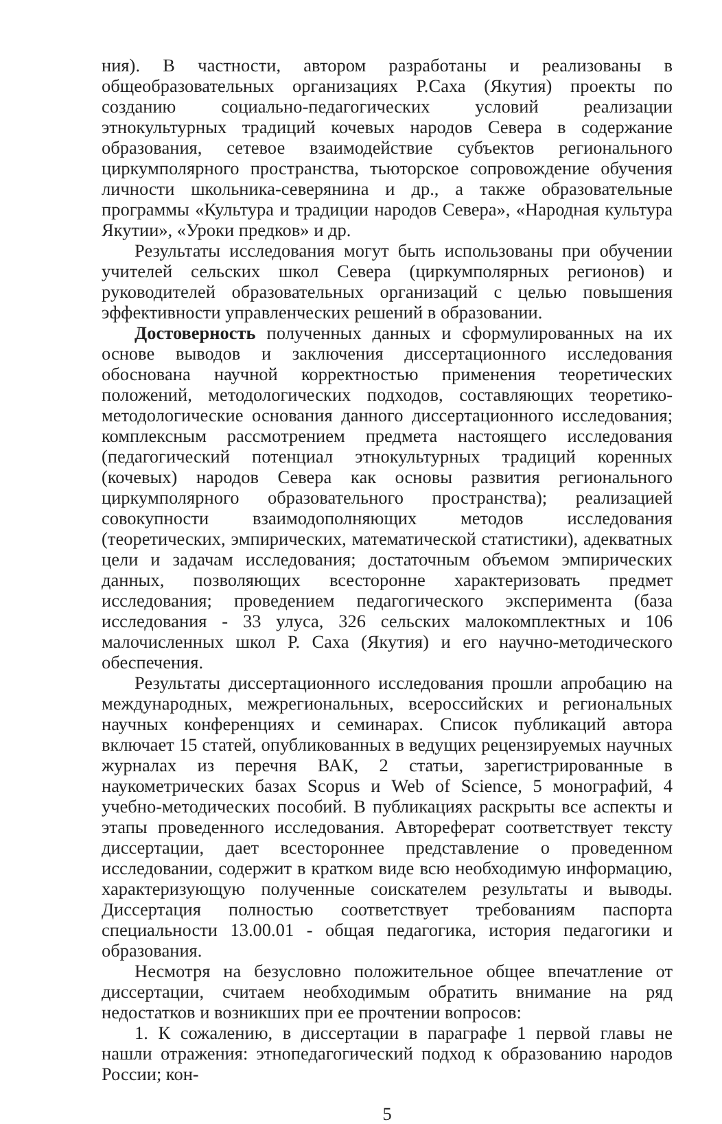ния). В частности, автором разработаны и реализованы в общеобразовательных организациях Р.Саха (Якутия) проекты по созданию социально-педагогических условий реализации этнокультурных традиций кочевых народов Севера в содержание образования, сетевое взаимодействие субъектов регионального циркумполярного пространства, тьюторское сопровождение обучения личности школьника-северянина и др., а также образовательные программы «Культура и традиции народов Севера», «Народная культура Якутии», «Уроки предков» и др.
Результаты исследования могут быть использованы при обучении учителей сельских школ Севера (циркумполярных регионов) и руководителей образовательных организаций с целью повышения эффективности управленческих решений в образовании.
Достоверность полученных данных и сформулированных на их основе выводов и заключения диссертационного исследования обоснована научной корректностью применения теоретических положений, методологических подходов, составляющих теоретико-методологические основания данного диссертационного исследования; комплексным рассмотрением предмета настоящего исследования (педагогический потенциал этнокультурных традиций коренных (кочевых) народов Севера как основы развития регионального циркумполярного образовательного пространства); реализацией совокупности взаимодополняющих методов исследования (теоретических, эмпирических, математической статистики), адекватных цели и задачам исследования; достаточным объемом эмпирических данных, позволяющих всесторонне характеризовать предмет исследования; проведением педагогического эксперимента (база исследования - 33 улуса, 326 сельских малокомплектных и 106 малочисленных школ Р. Саха (Якутия) и его научно-методического обеспечения.
Результаты диссертационного исследования прошли апробацию на международных, межрегиональных, всероссийских и региональных научных конференциях и семинарах. Список публикаций автора включает 15 статей, опубликованных в ведущих рецензируемых научных журналах из перечня ВАК, 2 статьи, зарегистрированные в наукометрических базах Scopus и Web of Science, 5 монографий, 4 учебно-методических пособий. В публикациях раскрыты все аспекты и этапы проведенного исследования. Автореферат соответствует тексту диссертации, дает всестороннее представление о проведенном исследовании, содержит в кратком виде всю необходимую информацию, характеризующую полученные соискателем результаты и выводы. Диссертация полностью соответствует требованиям паспорта специальности 13.00.01 - общая педагогика, история педагогики и образования.
Несмотря на безусловно положительное общее впечатление от диссертации, считаем необходимым обратить внимание на ряд недостатков и возникших при ее прочтении вопросов:
1. К сожалению, в диссертации в параграфе 1 первой главы не нашли отражения: этнопедагогический подход к образованию народов России; кон-
5